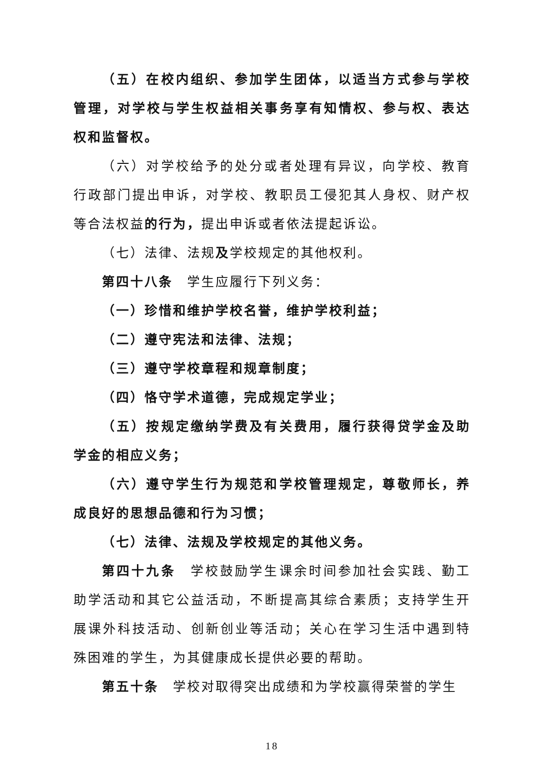（五）在校内组织、参加学生团体，以适当方式参与学校管理，对学校与学生权益相关事务享有知情权、参与权、表达权和监督权。
（六）对学校给予的处分或者处理有异议，向学校、教育行政部门提出申诉，对学校、教职员工侵犯其人身权、财产权等合法权益的行为，提出申诉或者依法提起诉讼。
（七）法律、法规及学校规定的其他权利。
第四十八条　学生应履行下列义务：
（一）珍惜和维护学校名誉，维护学校利益；
（二）遵守宪法和法律、法规；
（三）遵守学校章程和规章制度；
（四）恪守学术道德，完成规定学业；
（五）按规定缴纳学费及有关费用，履行获得贷学金及助学金的相应义务；
（六）遵守学生行为规范和学校管理规定，尊敬师长，养成良好的思想品德和行为习惯；
（七）法律、法规及学校规定的其他义务。
第四十九条　学校鼓励学生课余时间参加社会实践、勤工助学活动和其它公益活动，不断提高其综合素质；支持学生开展课外科技活动、创新创业等活动；关心在学习生活中遇到特殊困难的学生，为其健康成长提供必要的帮助。
第五十条　学校对取得突出成绩和为学校赢得荣誉的学生
18